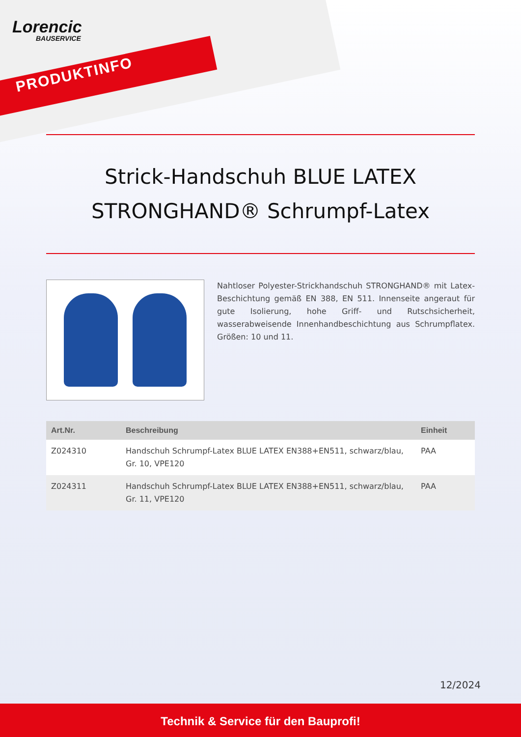Lorencic
BAUSERVICE
PRODUKTINFO
Strick-Handschuh BLUE LATEX
STRONGHAND® Schrumpf-Latex
Nahtloser Polyester-Strickhandschuh STRONGHAND® mit Latex-Beschichtung gemäß EN 388, EN 511. Innenseite angeraut für gute Isolierung, hohe Griff- und Rutschsicherheit, wasserabweisende Innenhandbeschichtung aus Schrumpflatex. Größen: 10 und 11.
| Art.Nr. | Beschreibung | Einheit |
| --- | --- | --- |
| Z024310 | Handschuh Schrumpf-Latex BLUE LATEX EN388+EN511, schwarz/blau, Gr. 10, VPE120 | PAA |
| Z024311 | Handschuh Schrumpf-Latex BLUE LATEX EN388+EN511, schwarz/blau, Gr. 11, VPE120 | PAA |
12/2024
Technik & Service für den Bauprofi!